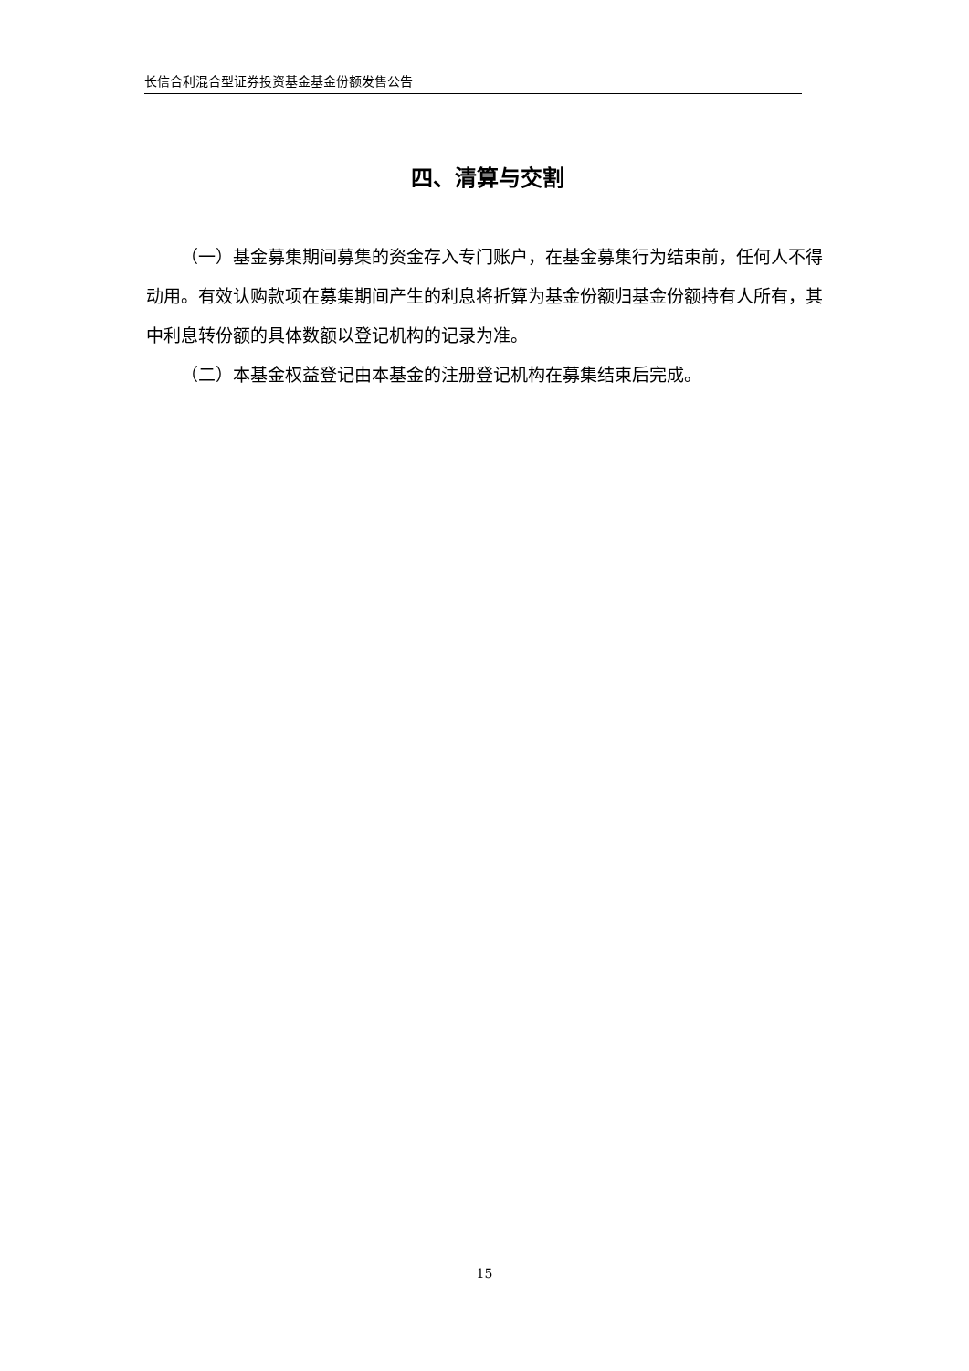长信合利混合型证券投资基金基金份额发售公告
四、清算与交割
（一）基金募集期间募集的资金存入专门账户，在基金募集行为结束前，任何人不得动用。有效认购款项在募集期间产生的利息将折算为基金份额归基金份额持有人所有，其中利息转份额的具体数额以登记机构的记录为准。
（二）本基金权益登记由本基金的注册登记机构在募集结束后完成。
15